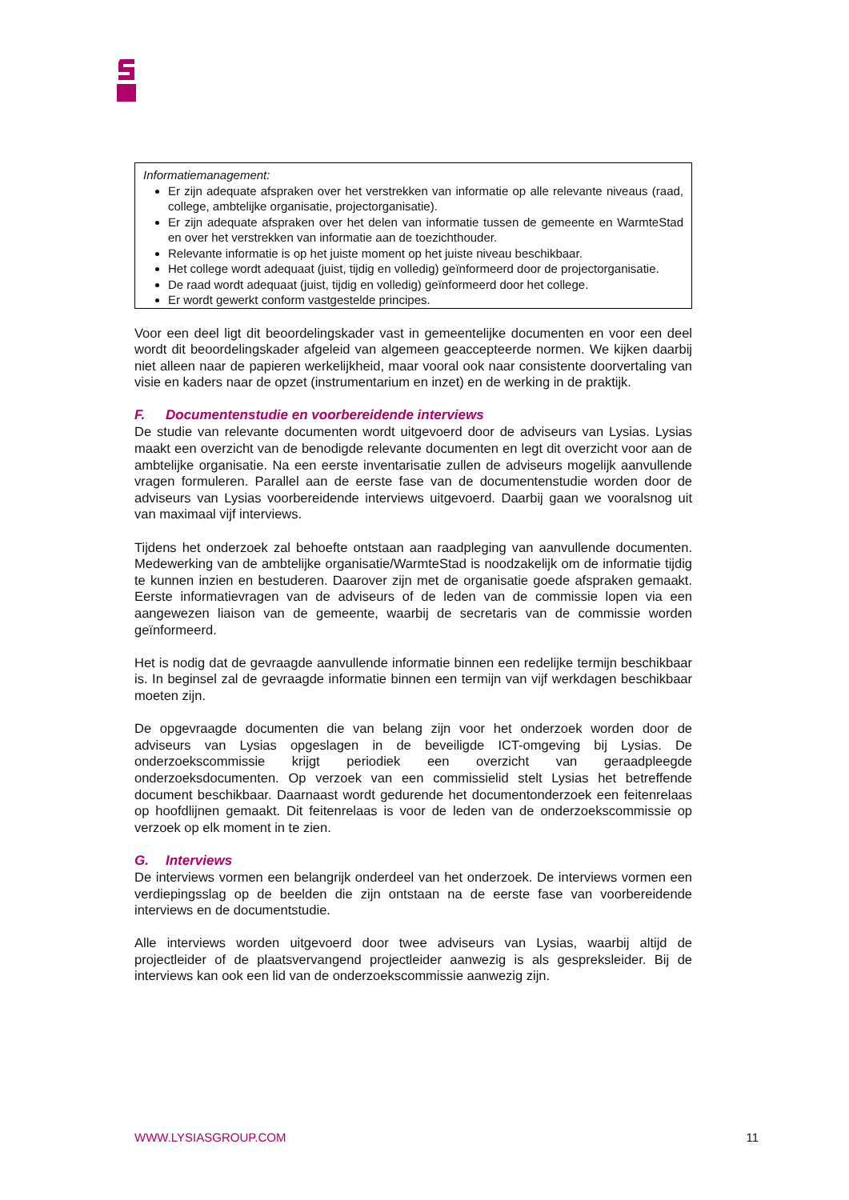Informatiemanagement:
Er zijn adequate afspraken over het verstrekken van informatie op alle relevante niveaus (raad, college, ambtelijke organisatie, projectorganisatie).
Er zijn adequate afspraken over het delen van informatie tussen de gemeente en WarmteStad en over het verstrekken van informatie aan de toezichthouder.
Relevante informatie is op het juiste moment op het juiste niveau beschikbaar.
Het college wordt adequaat (juist, tijdig en volledig) geïnformeerd door de projectorganisatie.
De raad wordt adequaat (juist, tijdig en volledig) geïnformeerd door het college.
Er wordt gewerkt conform vastgestelde principes.
Voor een deel ligt dit beoordelingskader vast in gemeentelijke documenten en voor een deel wordt dit beoordelingskader afgeleid van algemeen geaccepteerde normen. We kijken daarbij niet alleen naar de papieren werkelijkheid, maar vooral ook naar consistente doorvertaling van visie en kaders naar de opzet (instrumentarium en inzet) en de werking in de praktijk.
F. Documentenstudie en voorbereidende interviews
De studie van relevante documenten wordt uitgevoerd door de adviseurs van Lysias. Lysias maakt een overzicht van de benodigde relevante documenten en legt dit overzicht voor aan de ambtelijke organisatie. Na een eerste inventarisatie zullen de adviseurs mogelijk aanvullende vragen formuleren. Parallel aan de eerste fase van de documentenstudie worden door de adviseurs van Lysias voorbereidende interviews uitgevoerd. Daarbij gaan we vooralsnog uit van maximaal vijf interviews.
Tijdens het onderzoek zal behoefte ontstaan aan raadpleging van aanvullende documenten. Medewerking van de ambtelijke organisatie/WarmteStad is noodzakelijk om de informatie tijdig te kunnen inzien en bestuderen. Daarover zijn met de organisatie goede afspraken gemaakt. Eerste informatievragen van de adviseurs of de leden van de commissie lopen via een aangewezen liaison van de gemeente, waarbij de secretaris van de commissie worden geïnformeerd.
Het is nodig dat de gevraagde aanvullende informatie binnen een redelijke termijn beschikbaar is. In beginsel zal de gevraagde informatie binnen een termijn van vijf werkdagen beschikbaar moeten zijn.
De opgevraagde documenten die van belang zijn voor het onderzoek worden door de adviseurs van Lysias opgeslagen in de beveiligde ICT-omgeving bij Lysias. De onderzoekscommissie krijgt periodiek een overzicht van geraadpleegde onderzoeksdocumenten. Op verzoek van een commissielid stelt Lysias het betreffende document beschikbaar. Daarnaast wordt gedurende het documentonderzoek een feitenrelaas op hoofdlijnen gemaakt. Dit feitenrelaas is voor de leden van de onderzoekscommissie op verzoek op elk moment in te zien.
G. Interviews
De interviews vormen een belangrijk onderdeel van het onderzoek. De interviews vormen een verdiepingsslag op de beelden die zijn ontstaan na de eerste fase van voorbereidende interviews en de documentstudie.
Alle interviews worden uitgevoerd door twee adviseurs van Lysias, waarbij altijd de projectleider of de plaatsvervangend projectleider aanwezig is als gespreksleider. Bij de interviews kan ook een lid van de onderzoekscommissie aanwezig zijn.
WWW.LYSIASGROUP.COM 11